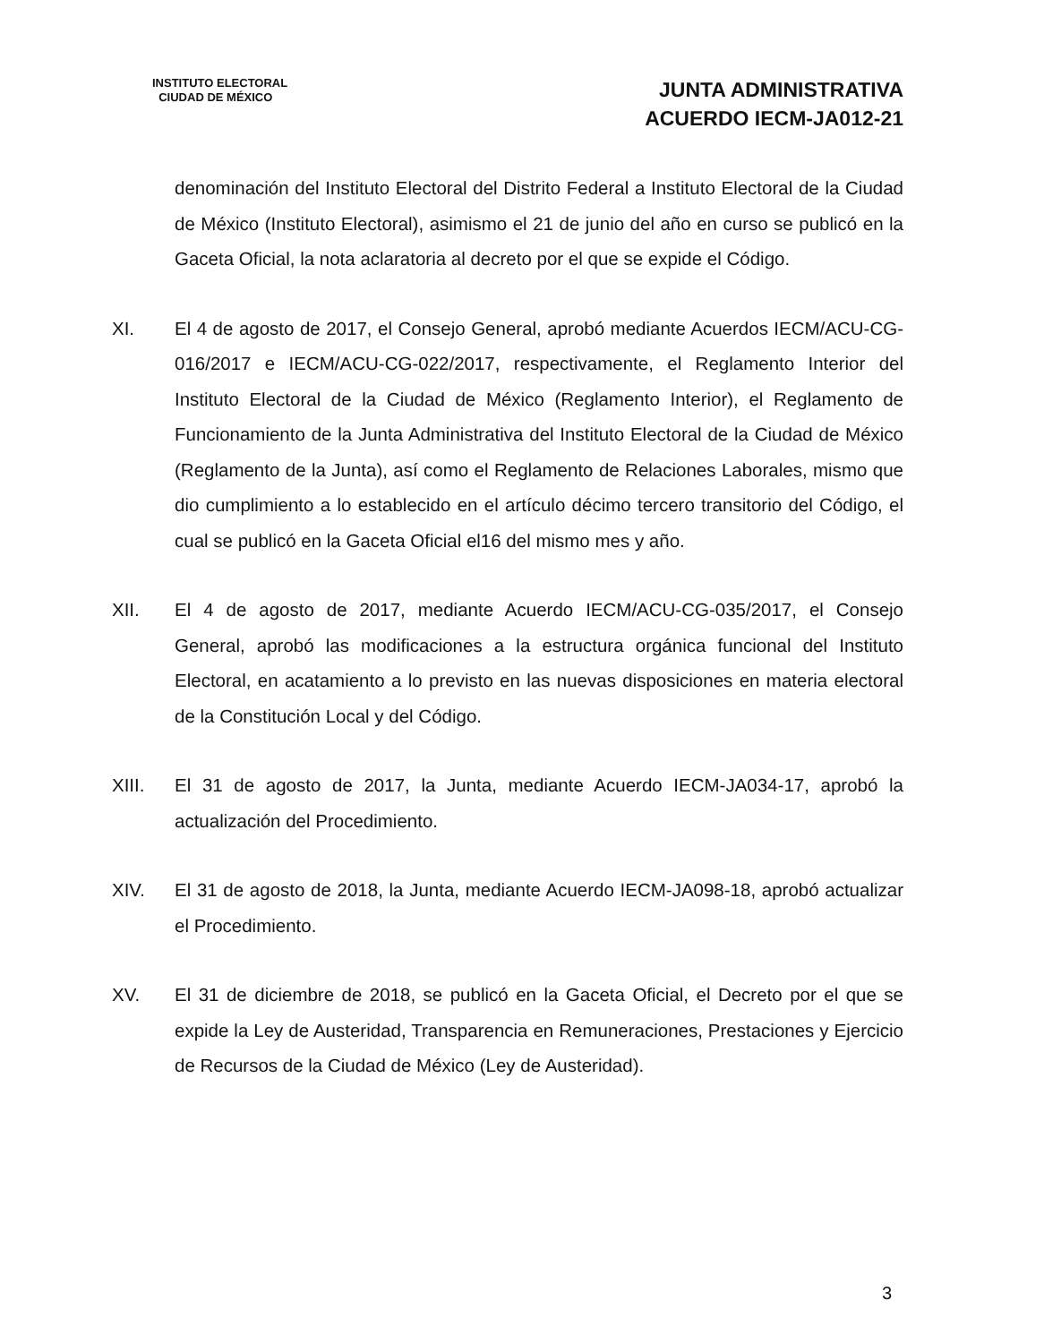INSTITUTO ELECTORAL
CIUDAD DE MÉXICO
JUNTA ADMINISTRATIVA
ACUERDO IECM-JA012-21
denominación del Instituto Electoral del Distrito Federal a Instituto Electoral de la Ciudad de México (Instituto Electoral), asimismo el 21 de junio del año en curso se publicó en la Gaceta Oficial, la nota aclaratoria al decreto por el que se expide el Código.
XI. El 4 de agosto de 2017, el Consejo General, aprobó mediante Acuerdos IECM/ACU-CG-016/2017 e IECM/ACU-CG-022/2017, respectivamente, el Reglamento Interior del Instituto Electoral de la Ciudad de México (Reglamento Interior), el Reglamento de Funcionamiento de la Junta Administrativa del Instituto Electoral de la Ciudad de México (Reglamento de la Junta), así como el Reglamento de Relaciones Laborales, mismo que dio cumplimiento a lo establecido en el artículo décimo tercero transitorio del Código, el cual se publicó en la Gaceta Oficial el16 del mismo mes y año.
XII. El 4 de agosto de 2017, mediante Acuerdo IECM/ACU-CG-035/2017, el Consejo General, aprobó las modificaciones a la estructura orgánica funcional del Instituto Electoral, en acatamiento a lo previsto en las nuevas disposiciones en materia electoral de la Constitución Local y del Código.
XIII. El 31 de agosto de 2017, la Junta, mediante Acuerdo IECM-JA034-17, aprobó la actualización del Procedimiento.
XIV. El 31 de agosto de 2018, la Junta, mediante Acuerdo IECM-JA098-18, aprobó actualizar el Procedimiento.
XV. El 31 de diciembre de 2018, se publicó en la Gaceta Oficial, el Decreto por el que se expide la Ley de Austeridad, Transparencia en Remuneraciones, Prestaciones y Ejercicio de Recursos de la Ciudad de México (Ley de Austeridad).
3